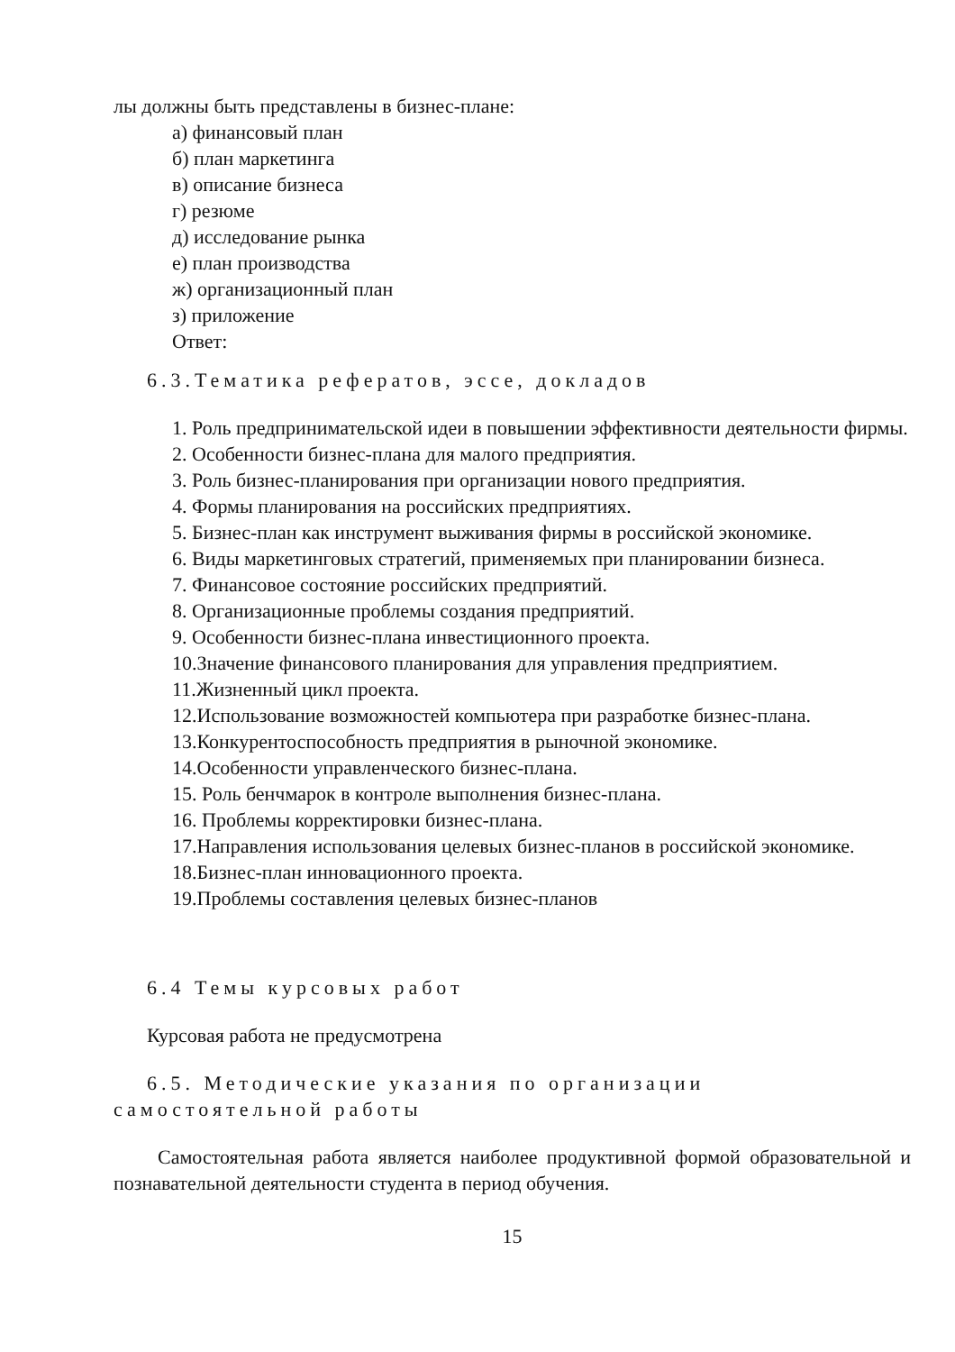лы должны быть представлены в бизнес-плане:
а) финансовый план
б) план маркетинга
в) описание бизнеса
г) резюме
д) исследование рынка
е) план производства
ж) организационный план
з) приложение
Ответ:
6.3.Тематика рефератов, эссе, докладов
1. Роль предпринимательской идеи в повышении эффективности деятельности фирмы.
2. Особенности бизнес-плана для малого предприятия.
3. Роль бизнес-планирования при организации нового предприятия.
4. Формы планирования на российских предприятиях.
5. Бизнес-план как инструмент выживания фирмы в российской экономике.
6. Виды маркетинговых стратегий, применяемых при планировании бизнеса.
7. Финансовое состояние российских предприятий.
8. Организационные проблемы создания предприятий.
9. Особенности бизнес-плана инвестиционного проекта.
10.Значение финансового планирования для управления предприятием.
11.Жизненный цикл проекта.
12.Использование возможностей компьютера при разработке бизнес-плана.
13.Конкурентоспособность предприятия в рыночной экономике.
14.Особенности управленческого бизнес-плана.
15. Роль бенчмарок в контроле выполнения бизнес-плана.
16. Проблемы корректировки бизнес-плана.
17.Направления использования целевых бизнес-планов в российской экономике.
18.Бизнес-план инновационного проекта.
19.Проблемы составления целевых бизнес-планов
6.4 Темы курсовых работ
Курсовая работа не предусмотрена
6.5. Методические указания по организации самостоятельной работы
Самостоятельная работа является наиболее продуктивной формой образовательной и познавательной деятельности студента в период обучения.
15